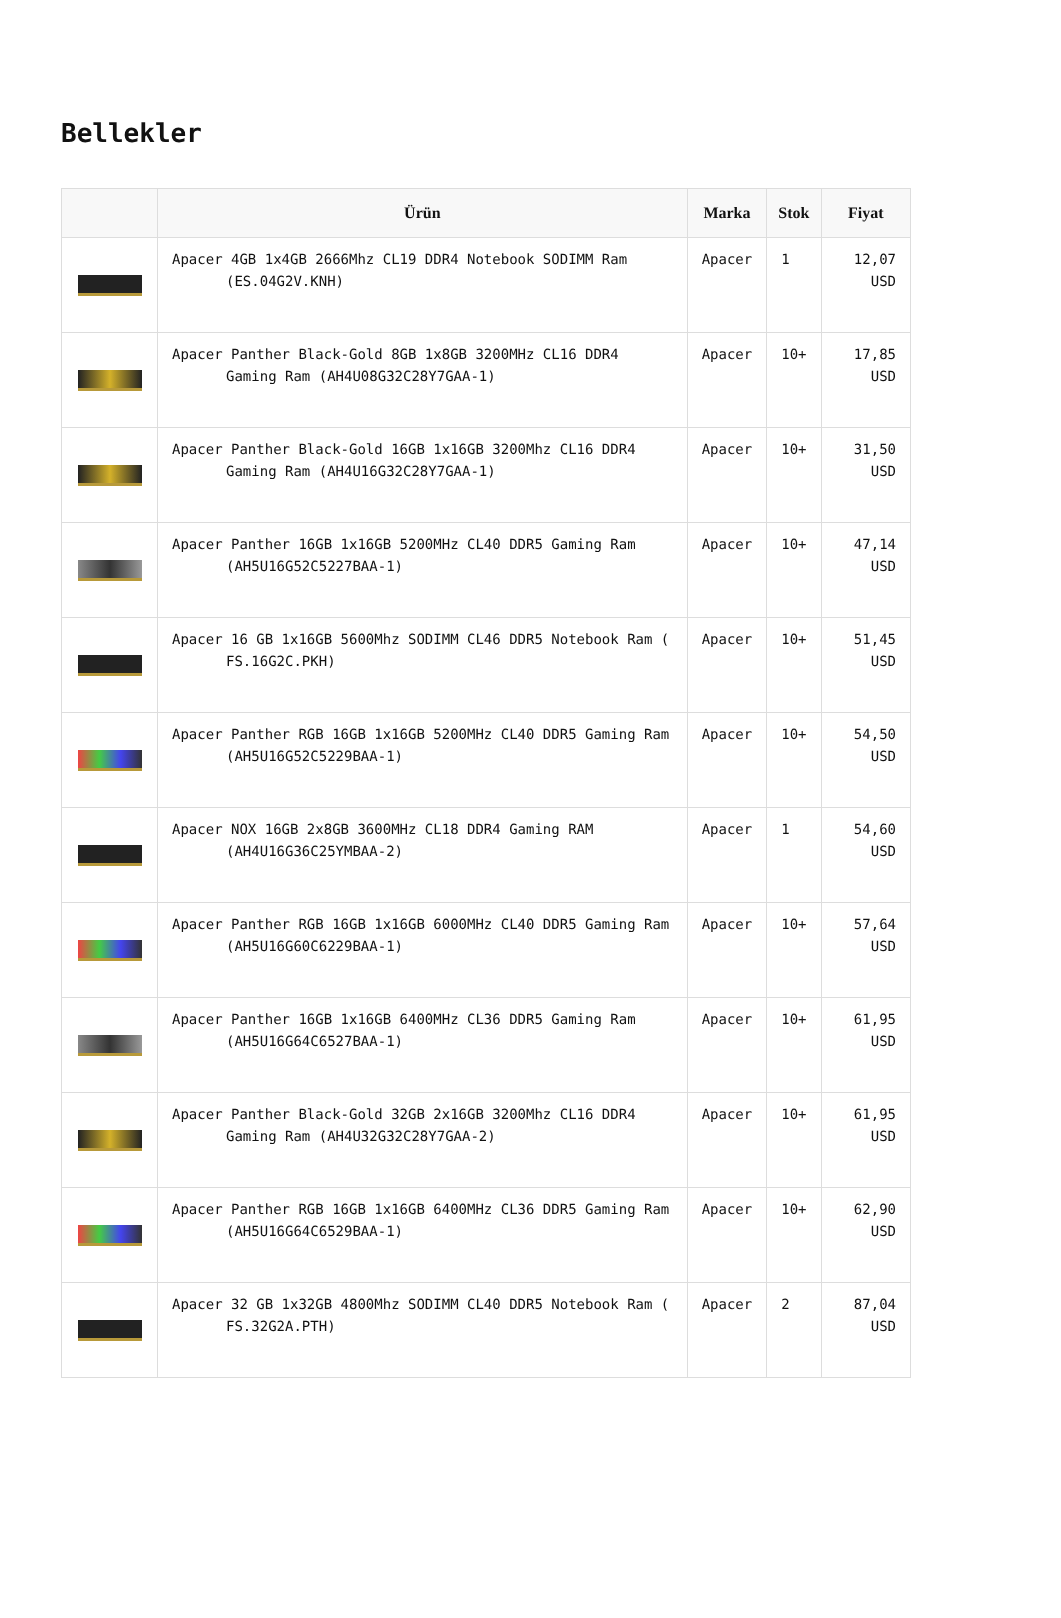Bellekler
| | Ürün | Marka | Stok | Fiyat |
| --- | --- | --- | --- | --- |
| | Apacer 4GB 1x4GB 2666Mhz CL19 DDR4 Notebook SODIMM Ram (ES.04G2V.KNH) | Apacer | 1 | 12,07 USD |
| | Apacer Panther Black-Gold 8GB 1x8GB 3200MHz CL16 DDR4 Gaming Ram (AH4U08G32C28Y7GAA-1) | Apacer | 10+ | 17,85 USD |
| | Apacer Panther Black-Gold 16GB 1x16GB 3200Mhz CL16 DDR4 Gaming Ram (AH4U16G32C28Y7GAA-1) | Apacer | 10+ | 31,50 USD |
| | Apacer Panther 16GB 1x16GB 5200MHz CL40 DDR5 Gaming Ram (AH5U16G52C5227BAA-1) | Apacer | 10+ | 47,14 USD |
| | Apacer 16 GB 1x16GB 5600Mhz SODIMM CL46 DDR5 Notebook Ram ( FS.16G2C.PKH) | Apacer | 10+ | 51,45 USD |
| | Apacer Panther RGB 16GB 1x16GB 5200MHz CL40 DDR5 Gaming Ram (AH5U16G52C5229BAA-1) | Apacer | 10+ | 54,50 USD |
| | Apacer NOX 16GB 2x8GB 3600MHz CL18 DDR4 Gaming RAM (AH4U16G36C25YMBAA-2) | Apacer | 1 | 54,60 USD |
| | Apacer Panther RGB 16GB 1x16GB 6000MHz CL40 DDR5 Gaming Ram (AH5U16G60C6229BAA-1) | Apacer | 10+ | 57,64 USD |
| | Apacer Panther 16GB 1x16GB 6400MHz CL36 DDR5 Gaming Ram (AH5U16G64C6527BAA-1) | Apacer | 10+ | 61,95 USD |
| | Apacer Panther Black-Gold 32GB 2x16GB 3200Mhz CL16 DDR4 Gaming Ram (AH4U32G32C28Y7GAA-2) | Apacer | 10+ | 61,95 USD |
| | Apacer Panther RGB 16GB 1x16GB 6400MHz CL36 DDR5 Gaming Ram (AH5U16G64C6529BAA-1) | Apacer | 10+ | 62,90 USD |
| | Apacer 32 GB 1x32GB 4800Mhz SODIMM CL40 DDR5 Notebook Ram ( FS.32G2A.PTH) | Apacer | 2 | 87,04 USD |